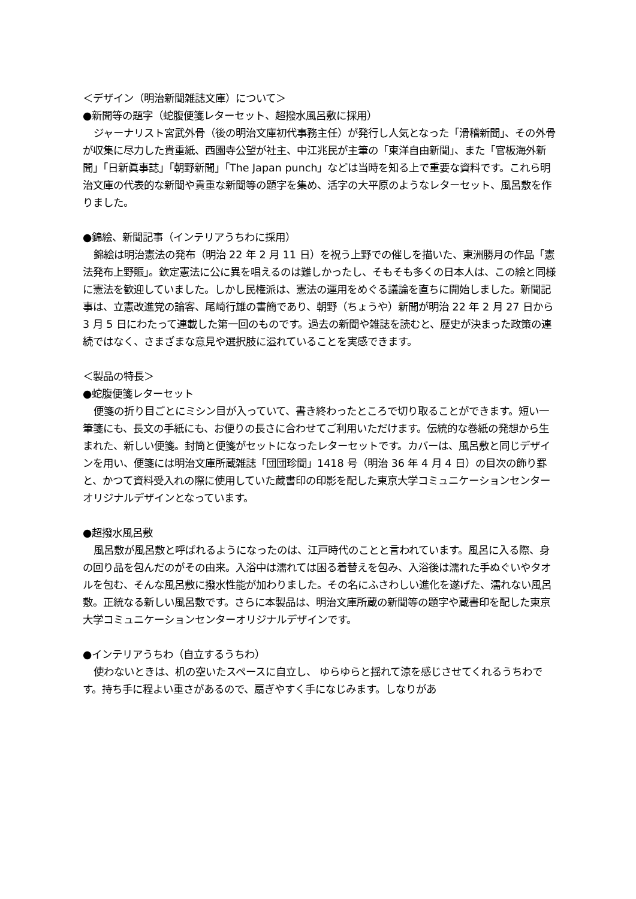＜デザイン（明治新聞雑誌文庫）について＞
●新聞等の題字（蛇腹便箋レターセット、超撥水風呂敷に採用）
ジャーナリスト宮武外骨（後の明治文庫初代事務主任）が発行し人気となった「滑稽新聞」、その外骨が収集に尽力した貴重紙、西園寺公望が社主、中江兆民が主筆の「東洋自由新聞」、また「官板海外新聞」「日新眞事誌」「朝野新聞」「The Japan punch」などは当時を知る上で重要な資料です。これら明治文庫の代表的な新聞や貴重な新聞等の題字を集め、活字の大平原のようなレターセット、風呂敷を作りました。
●錦絵、新聞記事（インテリアうちわに採用）
錦絵は明治憲法の発布（明治 22 年 2 月 11 日）を祝う上野での催しを描いた、東洲勝月の作品「憲法発布上野賑」。欽定憲法に公に異を唱えるのは難しかったし、そもそも多くの日本人は、この絵と同様に憲法を歓迎していました。しかし民権派は、憲法の運用をめぐる議論を直ちに開始しました。新聞記事は、立憲改進党の論客、尾崎行雄の書簡であり、朝野（ちょうや）新聞が明治 22 年 2 月 27 日から 3 月 5 日にわたって連載した第一回のものです。過去の新聞や雑誌を読むと、歴史が決まった政策の連続ではなく、さまざまな意見や選択肢に溢れていることを実感できます。
＜製品の特長＞
●蛇腹便箋レターセット
便箋の折り目ごとにミシン目が入っていて、書き終わったところで切り取ることができます。短い一筆箋にも、長文の手紙にも、お便りの長さに合わせてご利用いただけます。伝統的な巻紙の発想から生まれた、新しい便箋。封筒と便箋がセットになったレターセットです。カバーは、風呂敷と同じデザインを用い、便箋には明治文庫所蔵雑誌「団団珍聞」1418 号（明治 36 年 4 月 4 日）の目次の飾り罫と、かつて資料受入れの際に使用していた蔵書印の印影を配した東京大学コミュニケーションセンターオリジナルデザインとなっています。
●超撥水風呂敷
風呂敷が風呂敷と呼ばれるようになったのは、江戸時代のことと言われています。風呂に入る際、身の回り品を包んだのがその由来。入浴中は濡れては困る着替えを包み、入浴後は濡れた手ぬぐいやタオルを包む、そんな風呂敷に撥水性能が加わりました。その名にふさわしい進化を遂げた、濡れない風呂敷。正統なる新しい風呂敷です。さらに本製品は、明治文庫所蔵の新聞等の題字や蔵書印を配した東京大学コミュニケーションセンターオリジナルデザインです。
●インテリアうちわ（自立するうちわ）
使わないときは、机の空いたスペースに自立し、 ゆらゆらと揺れて涼を感じさせてくれるうちわです。持ち手に程よい重さがあるので、扇ぎやすく手になじみます。しなりがあ